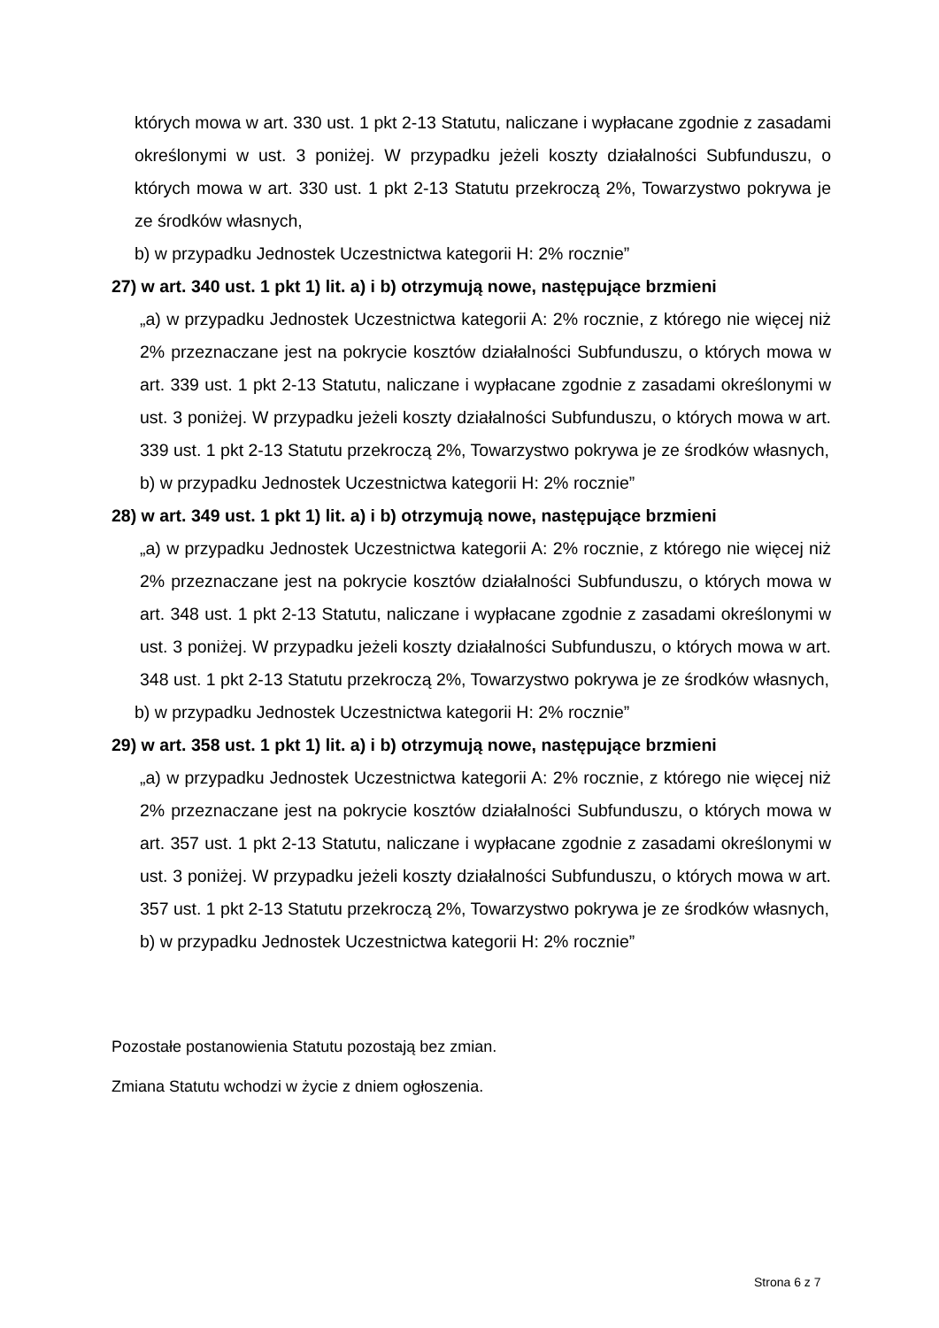których mowa w art. 330 ust. 1 pkt 2-13 Statutu, naliczane i wypłacane zgodnie z zasadami określonymi w ust. 3 poniżej. W przypadku jeżeli koszty działalności Subfunduszu, o których mowa w art. 330 ust. 1 pkt 2-13 Statutu przekroczą 2%, Towarzystwo pokrywa je ze środków własnych,
b) w przypadku Jednostek Uczestnictwa kategorii H: 2% rocznie”
27) w art. 340 ust. 1 pkt 1) lit. a) i b) otrzymują nowe, następujące brzmieni
„a) w przypadku Jednostek Uczestnictwa kategorii A: 2% rocznie, z którego nie więcej niż 2% przeznaczane jest na pokrycie kosztów działalności Subfunduszu, o których mowa w art. 339 ust. 1 pkt 2-13 Statutu, naliczane i wypłacane zgodnie z zasadami określonymi w ust. 3 poniżej. W przypadku jeżeli koszty działalności Subfunduszu, o których mowa w art. 339 ust. 1 pkt 2-13 Statutu przekroczą 2%, Towarzystwo pokrywa je ze środków własnych,
b) w przypadku Jednostek Uczestnictwa kategorii H: 2% rocznie”
28) w art. 349 ust. 1 pkt 1) lit. a) i b) otrzymują nowe, następujące brzmieni
„a) w przypadku Jednostek Uczestnictwa kategorii A: 2% rocznie, z którego nie więcej niż 2% przeznaczane jest na pokrycie kosztów działalności Subfunduszu, o których mowa w art. 348 ust. 1 pkt 2-13 Statutu, naliczane i wypłacane zgodnie z zasadami określonymi w ust. 3 poniżej. W przypadku jeżeli koszty działalności Subfunduszu, o których mowa w art. 348 ust. 1 pkt 2-13 Statutu przekroczą 2%, Towarzystwo pokrywa je ze środków własnych,
b) w przypadku Jednostek Uczestnictwa kategorii H: 2% rocznie”
29) w art. 358 ust. 1 pkt 1) lit. a) i b) otrzymują nowe, następujące brzmieni
„a) w przypadku Jednostek Uczestnictwa kategorii A: 2% rocznie, z którego nie więcej niż 2% przeznaczane jest na pokrycie kosztów działalności Subfunduszu, o których mowa w art. 357 ust. 1 pkt 2-13 Statutu, naliczane i wypłacane zgodnie z zasadami określonymi w ust. 3 poniżej. W przypadku jeżeli koszty działalności Subfunduszu, o których mowa w art. 357 ust. 1 pkt 2-13 Statutu przekroczą 2%, Towarzystwo pokrywa je ze środków własnych,
b) w przypadku Jednostek Uczestnictwa kategorii H: 2% rocznie”
Pozostałe postanowienia Statutu pozostają bez zmian.
Zmiana Statutu wchodzi w życie z dniem ogłoszenia.
Strona 6 z 7